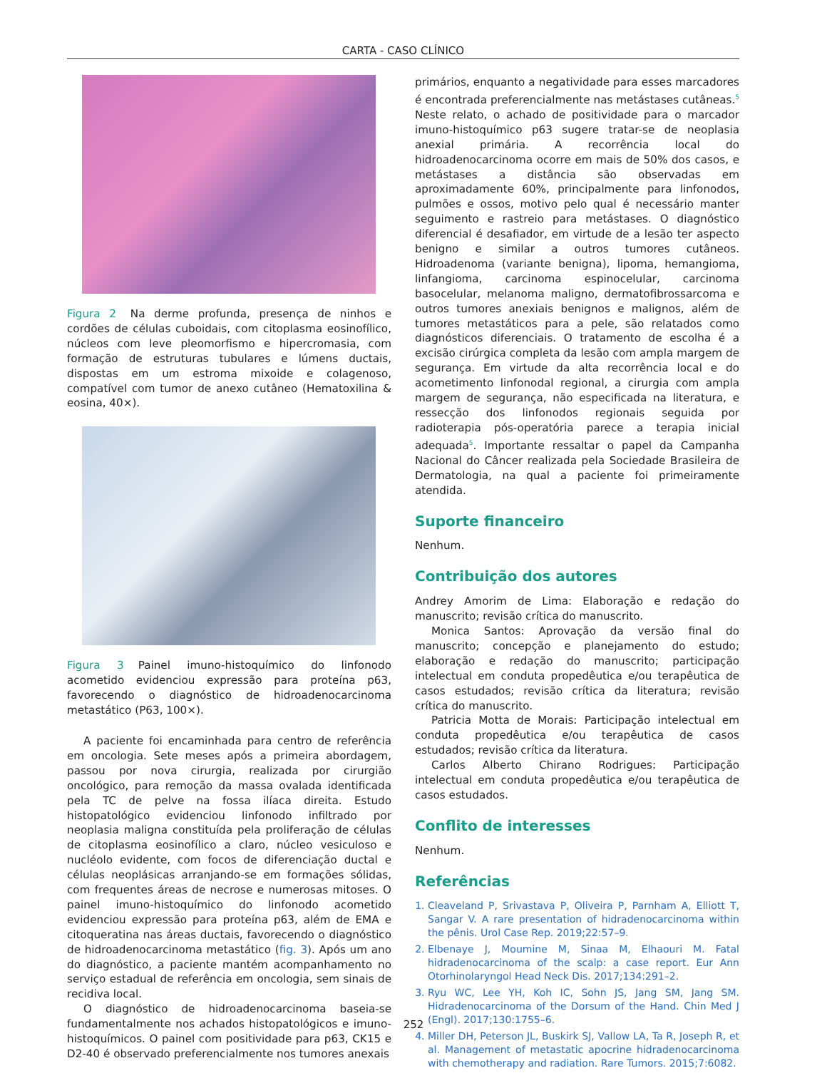CARTA - CASO CLÍNICO
Figura 2 Na derme profunda, presença de ninhos e cordões de células cuboidais, com citoplasma eosinofílico, núcleos com leve pleomorfismo e hipercromasia, com formação de estruturas tubulares e lúmens ductais, dispostas em um estroma mixoide e colagenoso, compatível com tumor de anexo cutâneo (Hematoxilina & eosina, 40×).
Figura 3 Painel imuno-histoquímico do linfonodo acometido evidenciou expressão para proteína p63, favorecendo o diagnóstico de hidroadenocarcinoma metastático (P63, 100×).
A paciente foi encaminhada para centro de referência em oncologia. Sete meses após a primeira abordagem, passou por nova cirurgia, realizada por cirurgião oncológico, para remoção da massa ovalada identificada pela TC de pelve na fossa ilíaca direita. Estudo histopatológico evidenciou linfonodo infiltrado por neoplasia maligna constituída pela proliferação de células de citoplasma eosinofílico a claro, núcleo vesiculoso e nucléolo evidente, com focos de diferenciação ductal e células neoplásicas arranjando-se em formações sólidas, com frequentes áreas de necrose e numerosas mitoses. O painel imuno-histoquímico do linfonodo acometido evidenciou expressão para proteína p63, além de EMA e citoqueratina nas áreas ductais, favorecendo o diagnóstico de hidroadenocarcinoma metastático (fig. 3). Após um ano do diagnóstico, a paciente mantém acompanhamento no serviço estadual de referência em oncologia, sem sinais de recidiva local.
O diagnóstico de hidroadenocarcinoma baseia-se fundamentalmente nos achados histopatológicos e imuno-histoquímicos. O painel com positividade para p63, CK15 e D2-40 é observado preferencialmente nos tumores anexais
primários, enquanto a negatividade para esses marcadores é encontrada preferencialmente nas metástases cutâneas.<sup>5</sup> Neste relato, o achado de positividade para o marcador imuno-histoquímico p63 sugere tratar-se de neoplasia anexial primária. A recorrência local do hidroadenocarcinoma ocorre em mais de 50% dos casos, e metástases a distância são observadas em aproximadamente 60%, principalmente para linfonodos, pulmões e ossos, motivo pelo qual é necessário manter seguimento e rastreio para metástases. O diagnóstico diferencial é desafiador, em virtude de a lesão ter aspecto benigno e similar a outros tumores cutâneos. Hidroadenoma (variante benigna), lipoma, hemangioma, linfangioma, carcinoma espinocelular, carcinoma basocelular, melanoma maligno, dermatofibrossarcoma e outros tumores anexiais benignos e malignos, além de tumores metastáticos para a pele, são relatados como diagnósticos diferenciais. O tratamento de escolha é a excisão cirúrgica completa da lesão com ampla margem de segurança. Em virtude da alta recorrência local e do acometimento linfonodal regional, a cirurgia com ampla margem de segurança, não especificada na literatura, e ressecção dos linfonodos regionais seguida por radioterapia pós-operatória parece a terapia inicial adequada<sup>5</sup>. Importante ressaltar o papel da Campanha Nacional do Câncer realizada pela Sociedade Brasileira de Dermatologia, na qual a paciente foi primeiramente atendida.
Suporte financeiro
Nenhum.
Contribuição dos autores
Andrey Amorim de Lima: Elaboração e redação do manuscrito; revisão crítica do manuscrito.
Monica Santos: Aprovação da versão final do manuscrito; concepção e planejamento do estudo; elaboração e redação do manuscrito; participação intelectual em conduta propedêutica e/ou terapêutica de casos estudados; revisão crítica da literatura; revisão crítica do manuscrito.
Patricia Motta de Morais: Participação intelectual em conduta propedêutica e/ou terapêutica de casos estudados; revisão crítica da literatura.
Carlos Alberto Chirano Rodrigues: Participação intelectual em conduta propedêutica e/ou terapêutica de casos estudados.
Conflito de interesses
Nenhum.
Referências
1. Cleaveland P, Srivastava P, Oliveira P, Parnham A, Elliott T, Sangar V. A rare presentation of hidradenocarcinoma within the pênis. Urol Case Rep. 2019;22:57–9.
2. Elbenaye J, Moumine M, Sinaa M, Elhaouri M. Fatal hidradenocarcinoma of the scalp: a case report. Eur Ann Otorhinolaryngol Head Neck Dis. 2017;134:291–2.
3. Ryu WC, Lee YH, Koh IC, Sohn JS, Jang SM, Jang SM. Hidradenocarcinoma of the Dorsum of the Hand. Chin Med J (Engl). 2017;130:1755–6.
4. Miller DH, Peterson JL, Buskirk SJ, Vallow LA, Ta R, Joseph R, et al. Management of metastatic apocrine hidradenocarcinoma with chemotherapy and radiation. Rare Tumors. 2015;7:6082.
252